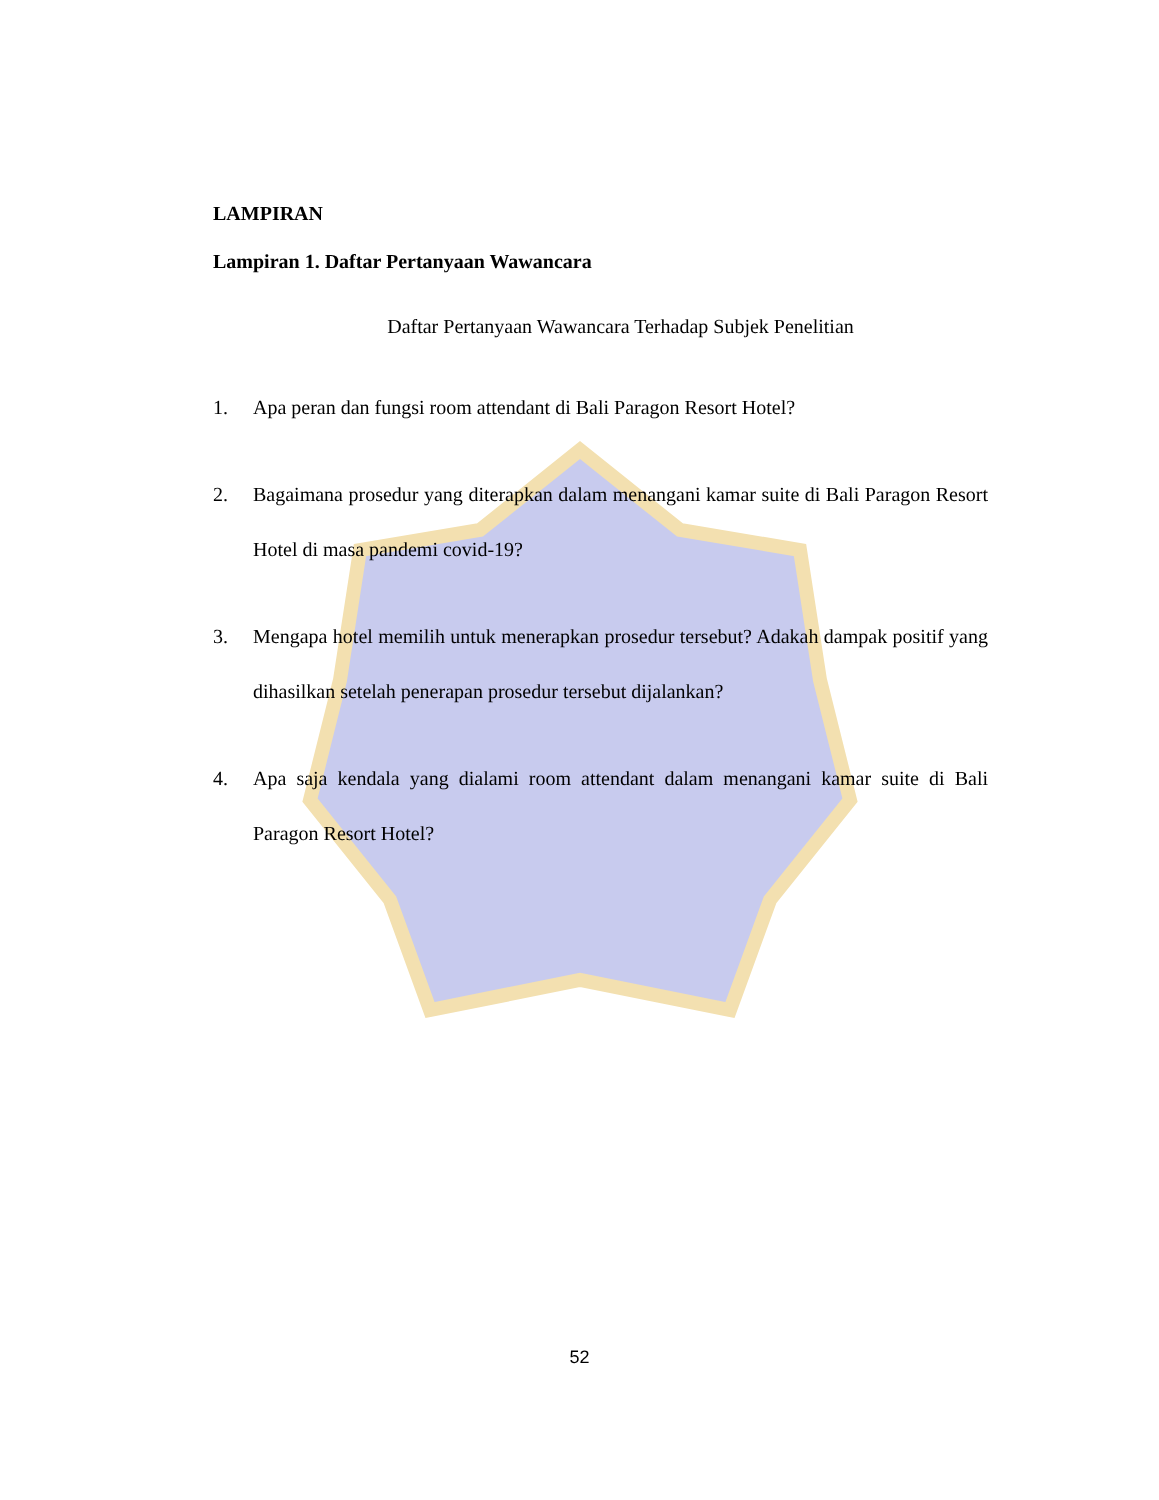LAMPIRAN
Lampiran 1. Daftar Pertanyaan Wawancara
Daftar Pertanyaan Wawancara Terhadap Subjek Penelitian
1. Apa peran dan fungsi room attendant di Bali Paragon Resort Hotel?
2. Bagaimana prosedur yang diterapkan dalam menangani kamar suite di Bali Paragon Resort Hotel di masa pandemi covid-19?
3. Mengapa hotel memilih untuk menerapkan prosedur tersebut? Adakah dampak positif yang dihasilkan setelah penerapan prosedur tersebut dijalankan?
4. Apa saja kendala yang dialami room attendant dalam menangani kamar suite di Bali Paragon Resort Hotel?
52